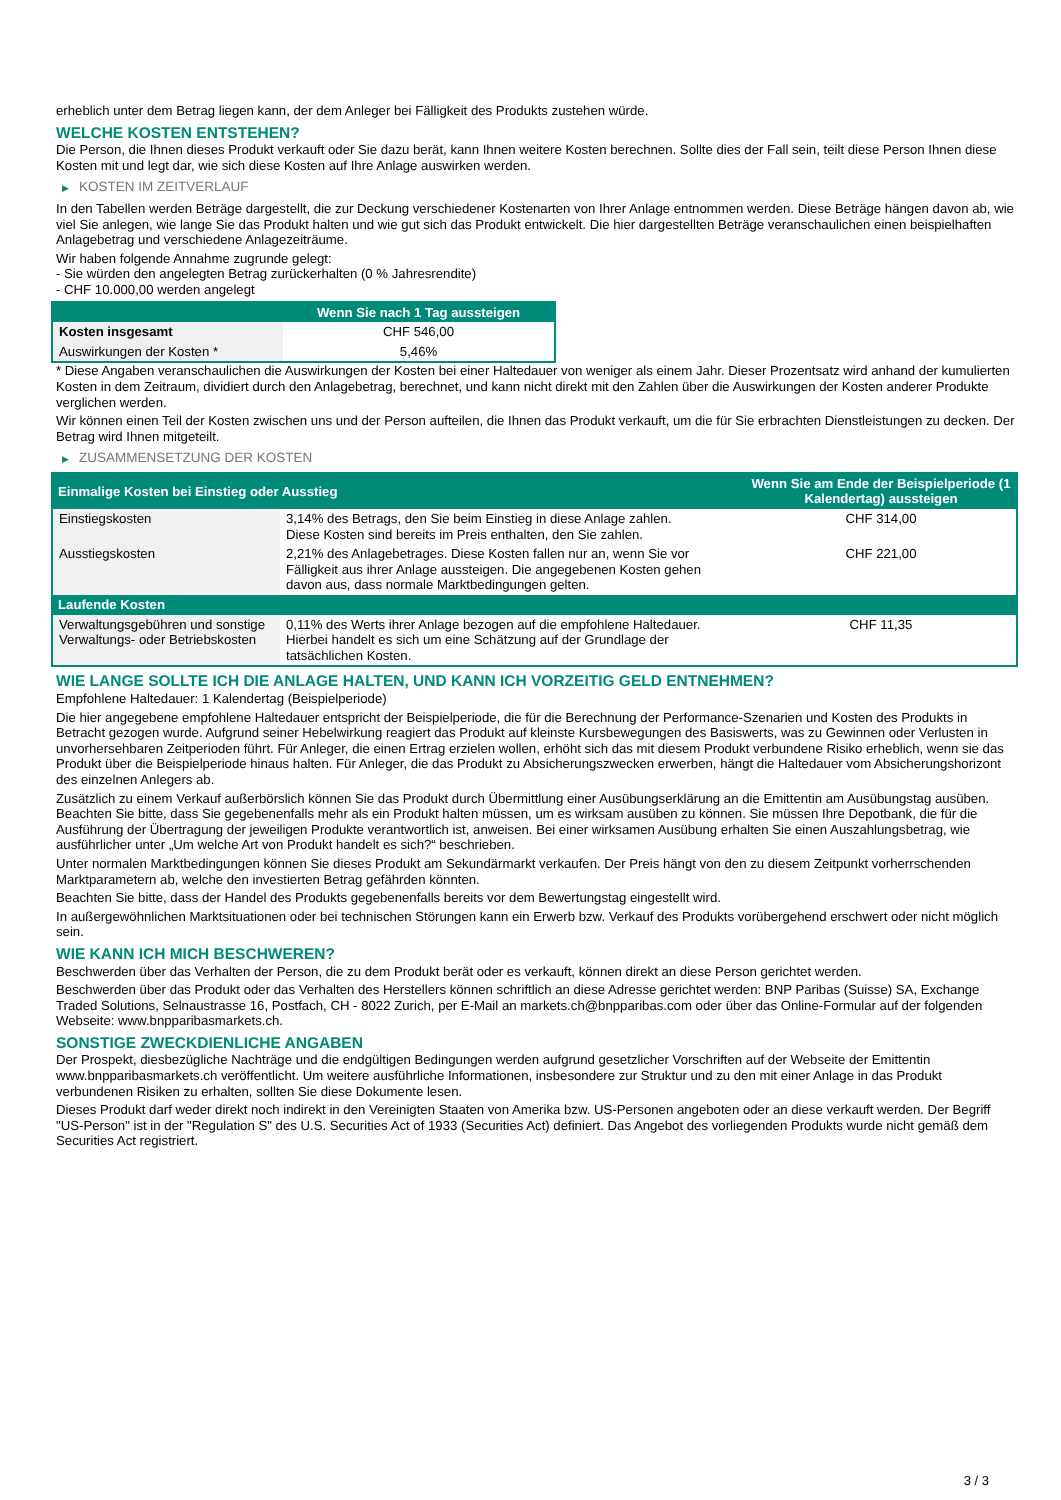erheblich unter dem Betrag liegen kann, der dem Anleger bei Fälligkeit des Produkts zustehen würde.
WELCHE KOSTEN ENTSTEHEN?
Die Person, die Ihnen dieses Produkt verkauft oder Sie dazu berät, kann Ihnen weitere Kosten berechnen. Sollte dies der Fall sein, teilt diese Person Ihnen diese Kosten mit und legt dar, wie sich diese Kosten auf Ihre Anlage auswirken werden.
▶ KOSTEN IM ZEITVERLAUF
In den Tabellen werden Beträge dargestellt, die zur Deckung verschiedener Kostenarten von Ihrer Anlage entnommen werden. Diese Beträge hängen davon ab, wie viel Sie anlegen, wie lange Sie das Produkt halten und wie gut sich das Produkt entwickelt. Die hier dargestellten Beträge veranschaulichen einen beispielhaften Anlagebetrag und verschiedene Anlagezeiträume.
Wir haben folgende Annahme zugrunde gelegt:
- Sie würden den angelegten Betrag zurückerhalten (0 % Jahresrendite)
- CHF 10.000,00 werden angelegt
| | Wenn Sie nach 1 Tag aussteigen |
| --- | --- |
| Kosten insgesamt | CHF 546,00 |
| Auswirkungen der Kosten * | 5,46% |
* Diese Angaben veranschaulichen die Auswirkungen der Kosten bei einer Haltedauer von weniger als einem Jahr. Dieser Prozentsatz wird anhand der kumulierten Kosten in dem Zeitraum, dividiert durch den Anlagebetrag, berechnet, und kann nicht direkt mit den Zahlen über die Auswirkungen der Kosten anderer Produkte verglichen werden.
Wir können einen Teil der Kosten zwischen uns und der Person aufteilen, die Ihnen das Produkt verkauft, um die für Sie erbrachten Dienstleistungen zu decken. Der Betrag wird Ihnen mitgeteilt.
▶ ZUSAMMENSETZUNG DER KOSTEN
| Einmalige Kosten bei Einstieg oder Ausstieg | | Wenn Sie am Ende der Beispielperiode (1 Kalendertag) aussteigen |
| --- | --- | --- |
| Einstiegskosten | 3,14% des Betrags, den Sie beim Einstieg in diese Anlage zahlen. Diese Kosten sind bereits im Preis enthalten, den Sie zahlen. | CHF 314,00 |
| Ausstiegskosten | 2,21% des Anlagebetrages. Diese Kosten fallen nur an, wenn Sie vor Fälligkeit aus ihrer Anlage aussteigen. Die angegebenen Kosten gehen davon aus, dass normale Marktbedingungen gelten. | CHF 221,00 |
| Laufende Kosten | | |
| Verwaltungsgebühren und sonstige Verwaltungs- oder Betriebskosten | 0,11% des Werts ihrer Anlage bezogen auf die empfohlene Haltedauer. Hierbei handelt es sich um eine Schätzung auf der Grundlage der tatsächlichen Kosten. | CHF 11,35 |
WIE LANGE SOLLTE ICH DIE ANLAGE HALTEN, UND KANN ICH VORZEITIG GELD ENTNEHMEN?
Empfohlene Haltedauer: 1 Kalendertag (Beispielperiode)
Die hier angegebene empfohlene Haltedauer entspricht der Beispielperiode, die für die Berechnung der Performance-Szenarien und Kosten des Produkts in Betracht gezogen wurde. Aufgrund seiner Hebelwirkung reagiert das Produkt auf kleinste Kursbewegungen des Basiswerts, was zu Gewinnen oder Verlusten in unvorhersehbaren Zeitperioden führt. Für Anleger, die einen Ertrag erzielen wollen, erhöht sich das mit diesem Produkt verbundene Risiko erheblich, wenn sie das Produkt über die Beispielperiode hinaus halten. Für Anleger, die das Produkt zu Absicherungszwecken erwerben, hängt die Haltedauer vom Absicherungshorizont des einzelnen Anlegers ab.
Zusätzlich zu einem Verkauf außerbörslich können Sie das Produkt durch Übermittlung einer Ausübungserklärung an die Emittentin am Ausübungstag ausüben. Beachten Sie bitte, dass Sie gegebenenfalls mehr als ein Produkt halten müssen, um es wirksam ausüben zu können. Sie müssen Ihre Depotbank, die für die Ausführung der Übertragung der jeweiligen Produkte verantwortlich ist, anweisen. Bei einer wirksamen Ausübung erhalten Sie einen Auszahlungsbetrag, wie ausführlicher unter „Um welche Art von Produkt handelt es sich?“ beschrieben.
Unter normalen Marktbedingungen können Sie dieses Produkt am Sekundärmarkt verkaufen. Der Preis hängt von den zu diesem Zeitpunkt vorherrschenden Marktparametern ab, welche den investierten Betrag gefährden könnten.
Beachten Sie bitte, dass der Handel des Produkts gegebenenfalls bereits vor dem Bewertungstag eingestellt wird.
In außergewöhnlichen Marktsituationen oder bei technischen Störungen kann ein Erwerb bzw. Verkauf des Produkts vorübergehend erschwert oder nicht möglich sein.
WIE KANN ICH MICH BESCHWEREN?
Beschwerden über das Verhalten der Person, die zu dem Produkt berät oder es verkauft, können direkt an diese Person gerichtet werden.
Beschwerden über das Produkt oder das Verhalten des Herstellers können schriftlich an diese Adresse gerichtet werden: BNP Paribas (Suisse) SA, Exchange Traded Solutions, Selnaustrasse 16, Postfach, CH - 8022 Zurich, per E-Mail an markets.ch@bnpparibas.com oder über das Online-Formular auf der folgenden Webseite: www.bnpparibasmarkets.ch.
SONSTIGE ZWECKDIENLICHE ANGABEN
Der Prospekt, diesbezügliche Nachträge und die endgültigen Bedingungen werden aufgrund gesetzlicher Vorschriften auf der Webseite der Emittentin www.bnpparibasmarkets.ch veröffentlicht. Um weitere ausführliche Informationen, insbesondere zur Struktur und zu den mit einer Anlage in das Produkt verbundenen Risiken zu erhalten, sollten Sie diese Dokumente lesen.
Dieses Produkt darf weder direkt noch indirekt in den Vereinigten Staaten von Amerika bzw. US-Personen angeboten oder an diese verkauft werden. Der Begriff "US-Person" ist in der "Regulation S" des U.S. Securities Act of 1933 (Securities Act) definiert. Das Angebot des vorliegenden Produkts wurde nicht gemäß dem Securities Act registriert.
3 / 3